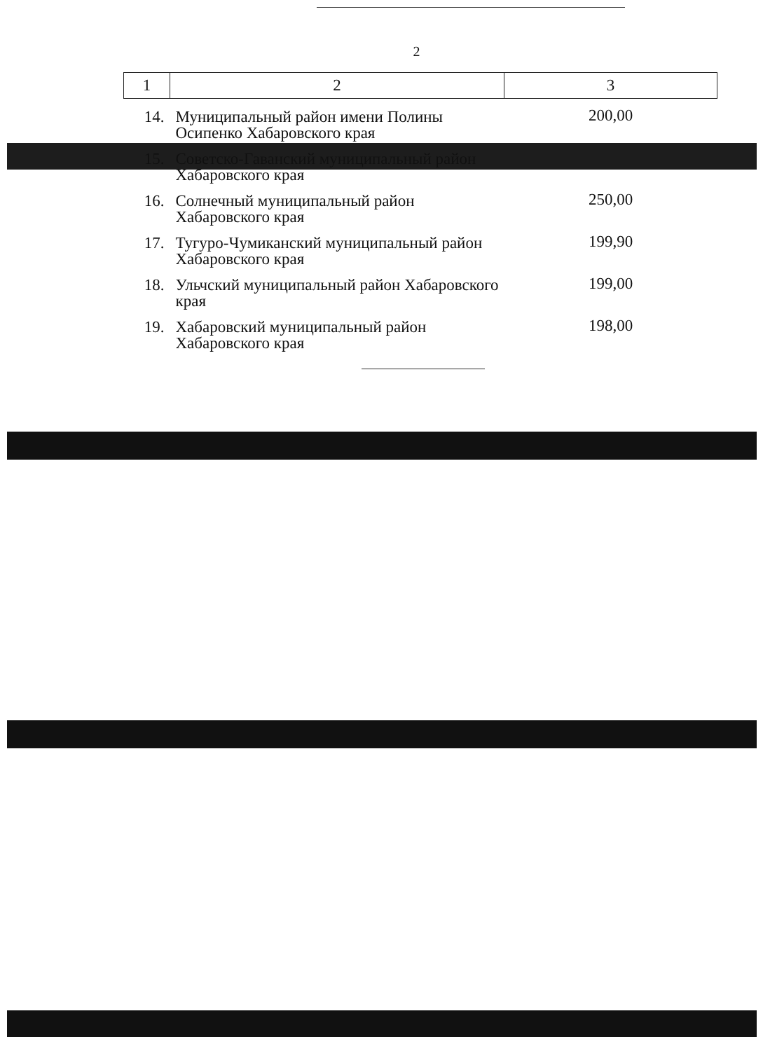2
| 1 | 2 | 3 |
| --- | --- | --- |
| 14. | Муниципальный район имени Полины Осипенко Хабаровского края | 200,00 |
| 15. | Советско-Гаванский муниципальный район Хабаровского края | |
| 16. | Солнечный муниципальный район Хабаровского края | 250,00 |
| 17. | Тугуро-Чумиканский муниципальный район Хабаровского края | 199,90 |
| 18. | Ульчский муниципальный район Хабаровского края | 199,00 |
| 19. | Хабаровский муниципальный район Хабаровского края | 198,00 |